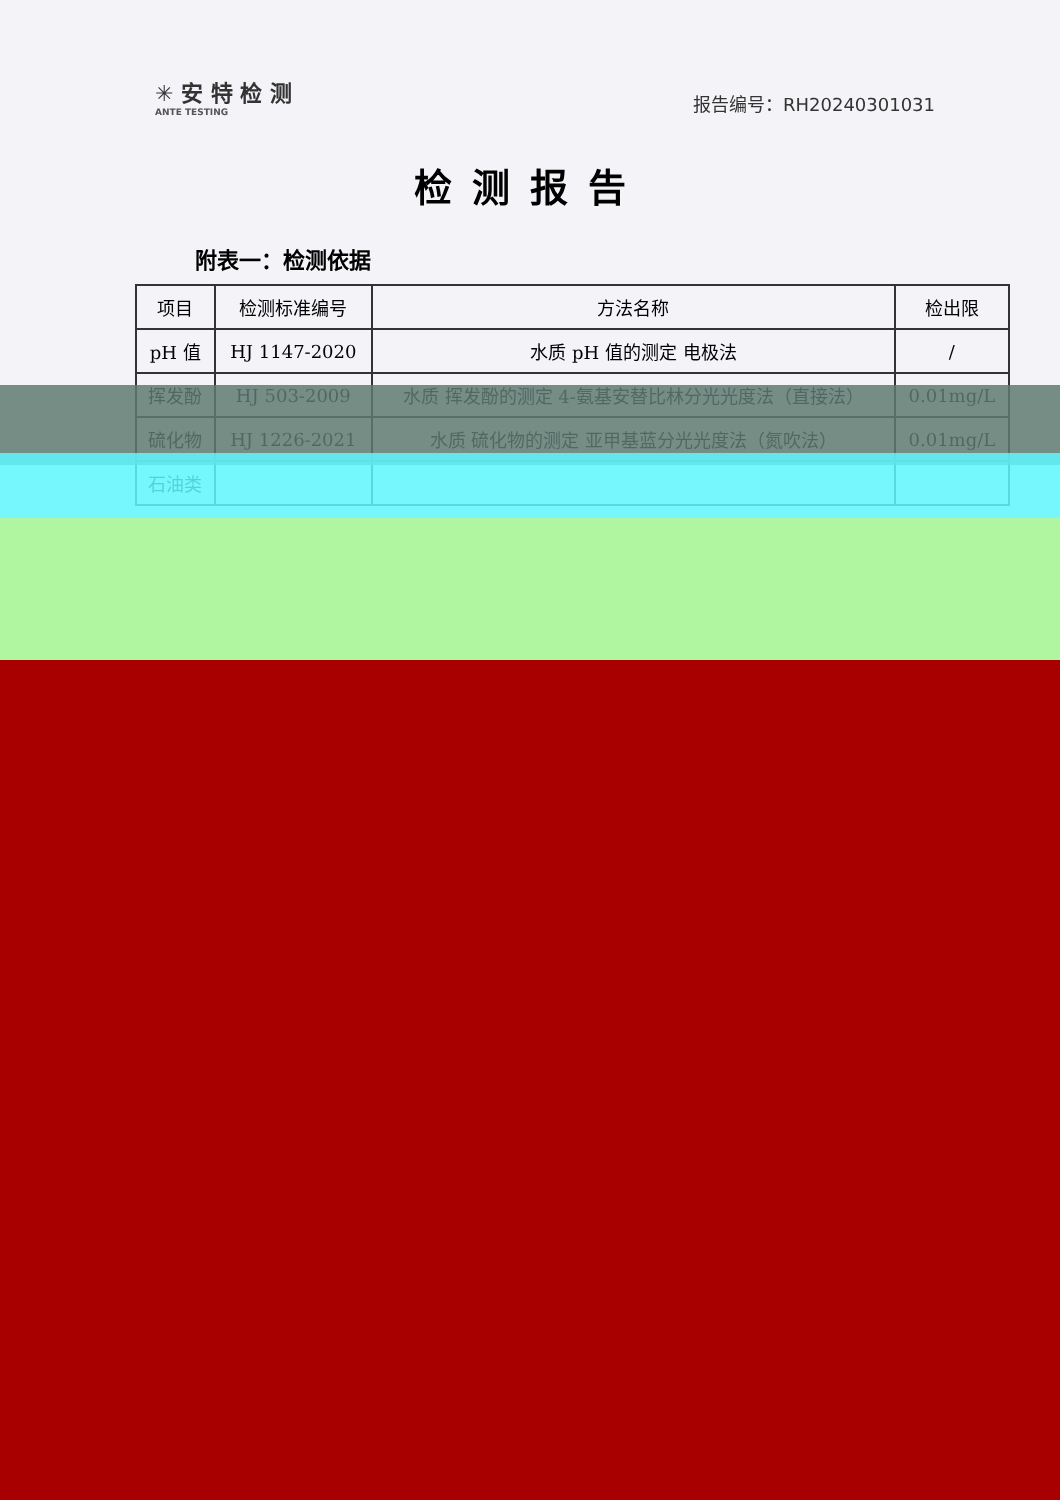✳ 安 特 检 测
ANTE TESTING
报告编号：RH20240301031
检测报告
附表一：检测依据
| 项目 | 检测标准编号 | 方法名称 | 检出限 |
| --- | --- | --- | --- |
| pH 值 | HJ 1147-2020 | 水质 pH 值的测定 电极法 | / |
| 挥发酚 | HJ 503-2009 | 水质 挥发酚的测定 4-氨基安替比林分光光度法（直接法） | 0.01mg/L |
| 硫化物 | HJ 1226-2021 | 水质 硫化物的测定 亚甲基蓝分光光度法（氮吹法） | 0.01mg/L |
| 石油类 | | | |